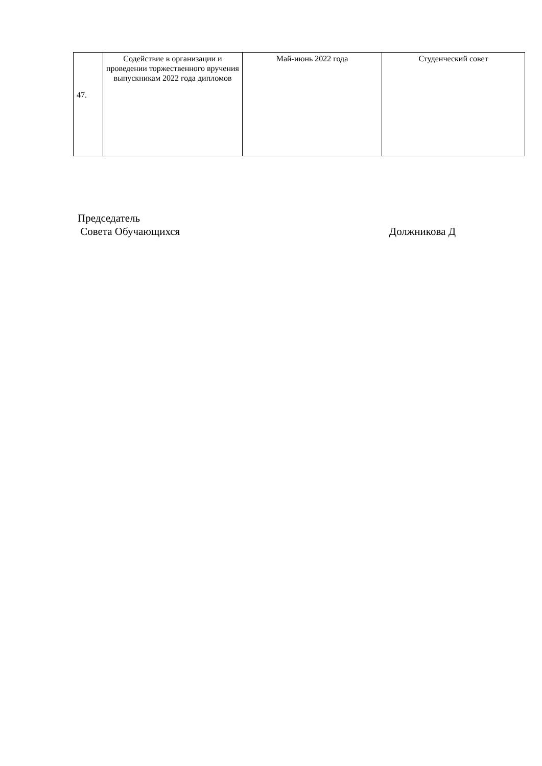| 47. | Содействие в организации и проведении торжественного вручения выпускникам 2022 года дипломов | Май-июнь 2022 года | Студенческий совет |
Председатель
Совета Обучающихся Должникова Д